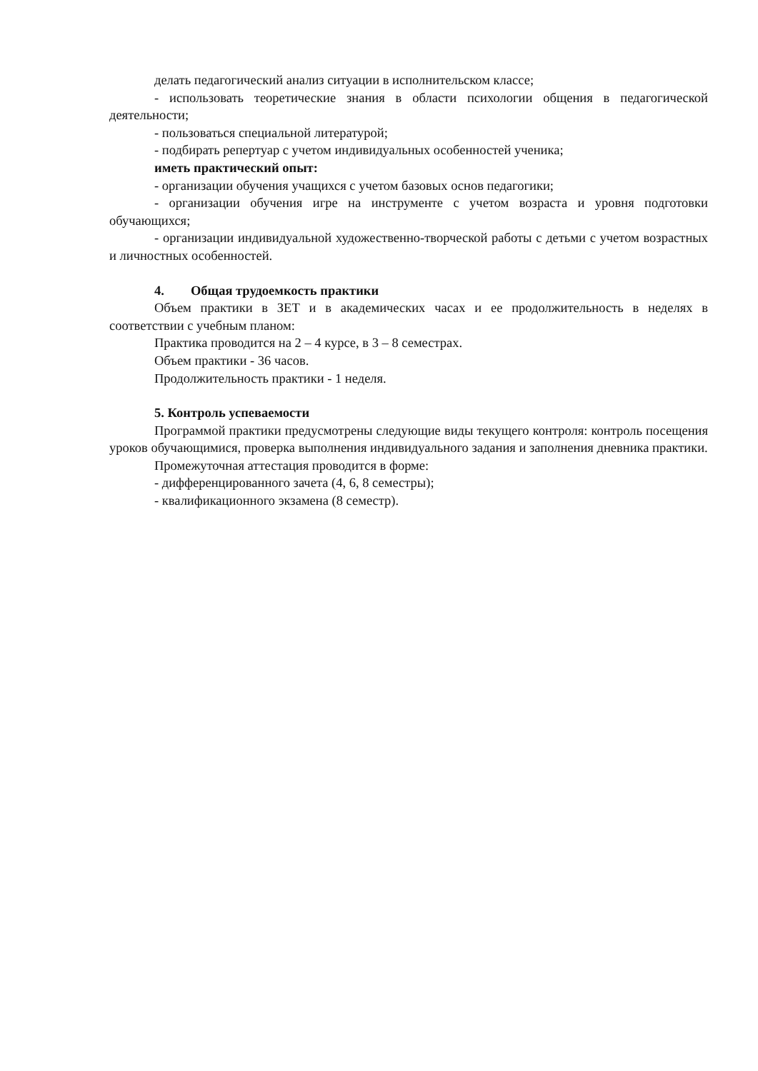делать педагогический анализ ситуации в исполнительском классе;
- использовать теоретические знания в области психологии общения в педагогической деятельности;
- пользоваться специальной литературой;
- подбирать репертуар с учетом индивидуальных особенностей ученика;
иметь практический опыт:
- организации обучения учащихся с учетом базовых основ педагогики;
- организации обучения игре на инструменте с учетом возраста и уровня подготовки обучающихся;
- организации индивидуальной художественно-творческой работы с детьми с учетом возрастных и личностных особенностей.
4. Общая трудоемкость практики
Объем практики в ЗЕТ и в академических часах и ее продолжительность в неделях в соответствии с учебным планом:
Практика проводится на 2 – 4 курсе, в 3 – 8 семестрах.
Объем практики - 36 часов.
Продолжительность практики - 1 неделя.
5. Контроль успеваемости
Программой практики предусмотрены следующие виды текущего контроля: контроль посещения уроков обучающимися, проверка выполнения индивидуального задания и заполнения дневника практики.
Промежуточная аттестация проводится в форме:
- дифференцированного зачета (4, 6, 8 семестры);
- квалификационного экзамена (8 семестр).